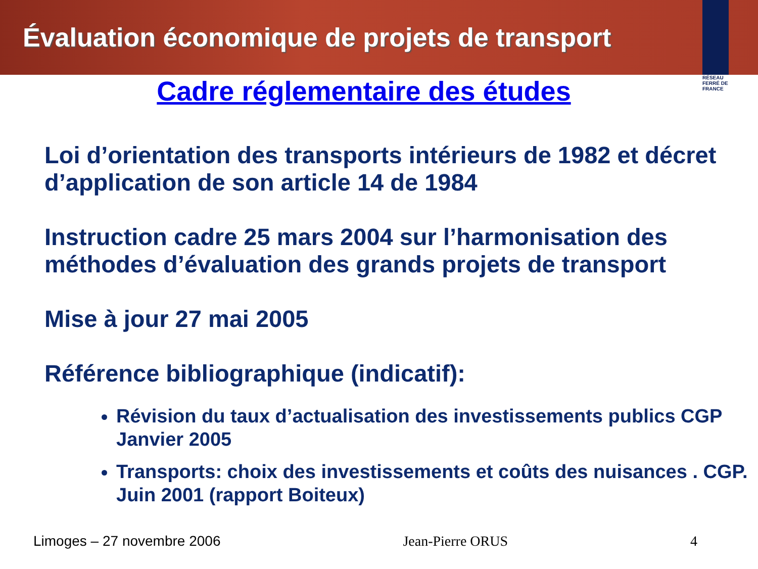Évaluation économique de projets de transport
RÉSEAU
FERRÉ DE
FRANCE
Cadre réglementaire des études
Loi d’orientation des transports intérieurs de 1982 et décret d’application de son article 14 de 1984
Instruction cadre 25 mars 2004 sur l’harmonisation des méthodes d’évaluation des grands projets de transport
Mise à jour 27 mai 2005
Référence bibliographique (indicatif):
Révision du taux d’actualisation des investissements publics CGP Janvier 2005
Transports: choix des investissements et coûts des nuisances . CGP. Juin 2001 (rapport Boiteux)
Limoges – 27 novembre 2006 Jean-Pierre ORUS 4